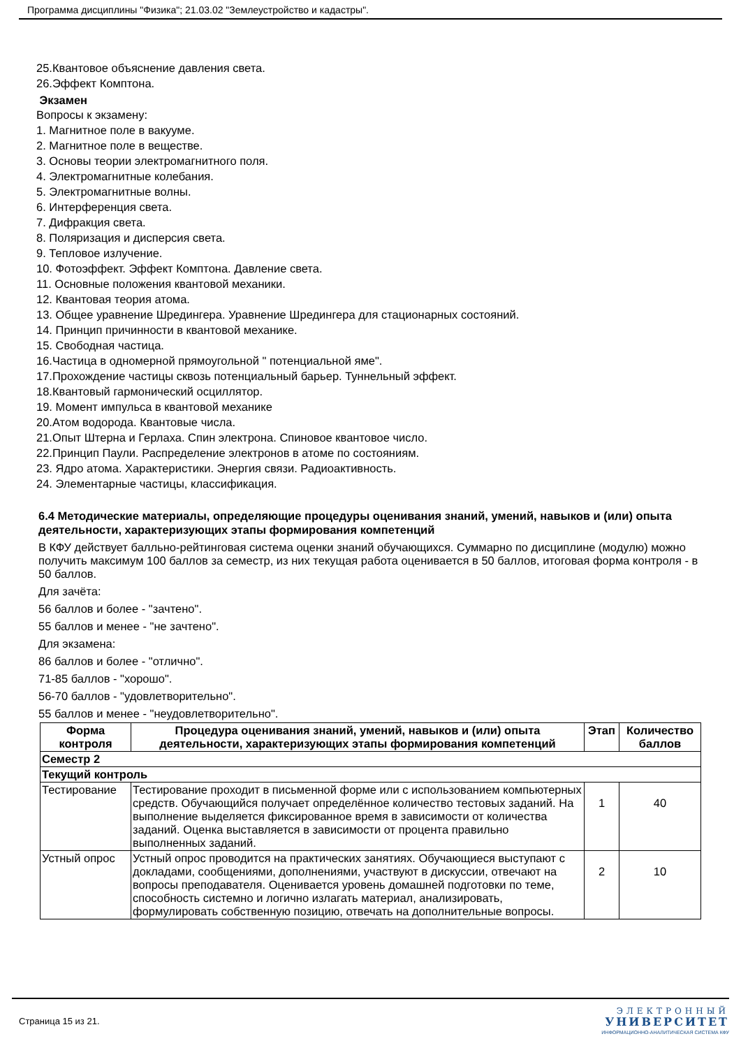Программа дисциплины "Физика"; 21.03.02 "Землеустройство и кадастры".
25.Квантовое объяснение давления света.
26.Эффект Комптона.
Экзамен
Вопросы к экзамену:
1. Магнитное поле в вакууме.
2. Магнитное поле в веществе.
3. Основы теории электромагнитного поля.
4. Электромагнитные колебания.
5. Электромагнитные волны.
6. Интерференция света.
7. Дифракция света.
8. Поляризация и дисперсия света.
9. Тепловое излучение.
10. Фотоэффект. Эффект Комптона. Давление света.
11. Основные положения квантовой механики.
12. Квантовая теория атома.
13. Общее уравнение Шредингера. Уравнение Шредингера для стационарных состояний.
14. Принцип причинности в квантовой механике.
15. Свободная частица.
16.Частица в одномерной прямоугольной " потенциальной яме".
17.Прохождение частицы сквозь потенциальный барьер. Туннельный эффект.
18.Квантовый гармонический осциллятор.
19. Момент импульса в квантовой механике
20.Атом водорода. Квантовые числа.
21.Опыт Штерна и Герлаха. Спин электрона. Спиновое квантовое число.
22.Принцип Паули. Распределение электронов в атоме по состояниям.
23. Ядро атома. Характеристики. Энергия связи. Радиоактивность.
24. Элементарные частицы, классификация.
6.4 Методические материалы, определяющие процедуры оценивания знаний, умений, навыков и (или) опыта деятельности, характеризующих этапы формирования компетенций
В КФУ действует балльно-рейтинговая система оценки знаний обучающихся. Суммарно по дисциплине (модулю) можно получить максимум 100 баллов за семестр, из них текущая работа оценивается в 50 баллов, итоговая форма контроля - в 50 баллов.
Для зачёта:
56 баллов и более - "зачтено".
55 баллов и менее - "не зачтено".
Для экзамена:
86 баллов и более - "отлично".
71-85 баллов - "хорошо".
56-70 баллов - "удовлетворительно".
55 баллов и менее - "неудовлетворительно".
| Форма контроля | Процедура оценивания знаний, умений, навыков и (или) опыта деятельности, характеризующих этапы формирования компетенций | Этап | Количество баллов |
| --- | --- | --- | --- |
| Семестр 2 | | | |
| Текущий контроль | | | |
| Тестирование | Тестирование проходит в письменной форме или с использованием компьютерных средств. Обучающийся получает определённое количество тестовых заданий. На выполнение выделяется фиксированное время в зависимости от количества заданий. Оценка выставляется в зависимости от процента правильно выполненных заданий. | 1 | 40 |
| Устный опрос | Устный опрос проводится на практических занятиях. Обучающиеся выступают с докладами, сообщениями, дополнениями, участвуют в дискуссии, отвечают на вопросы преподавателя. Оценивается уровень домашней подготовки по теме, способность системно и логично излагать материал, анализировать, формулировать собственную позицию, отвечать на дополнительные вопросы. | 2 | 10 |
Страница 15 из 21.
ЭЛЕКТРОННЫЙ
УНИВЕРСИТЕТ
ИНФОРМАЦИОННО-АНАЛИТИЧЕСКАЯ СИСТЕМА КФУ